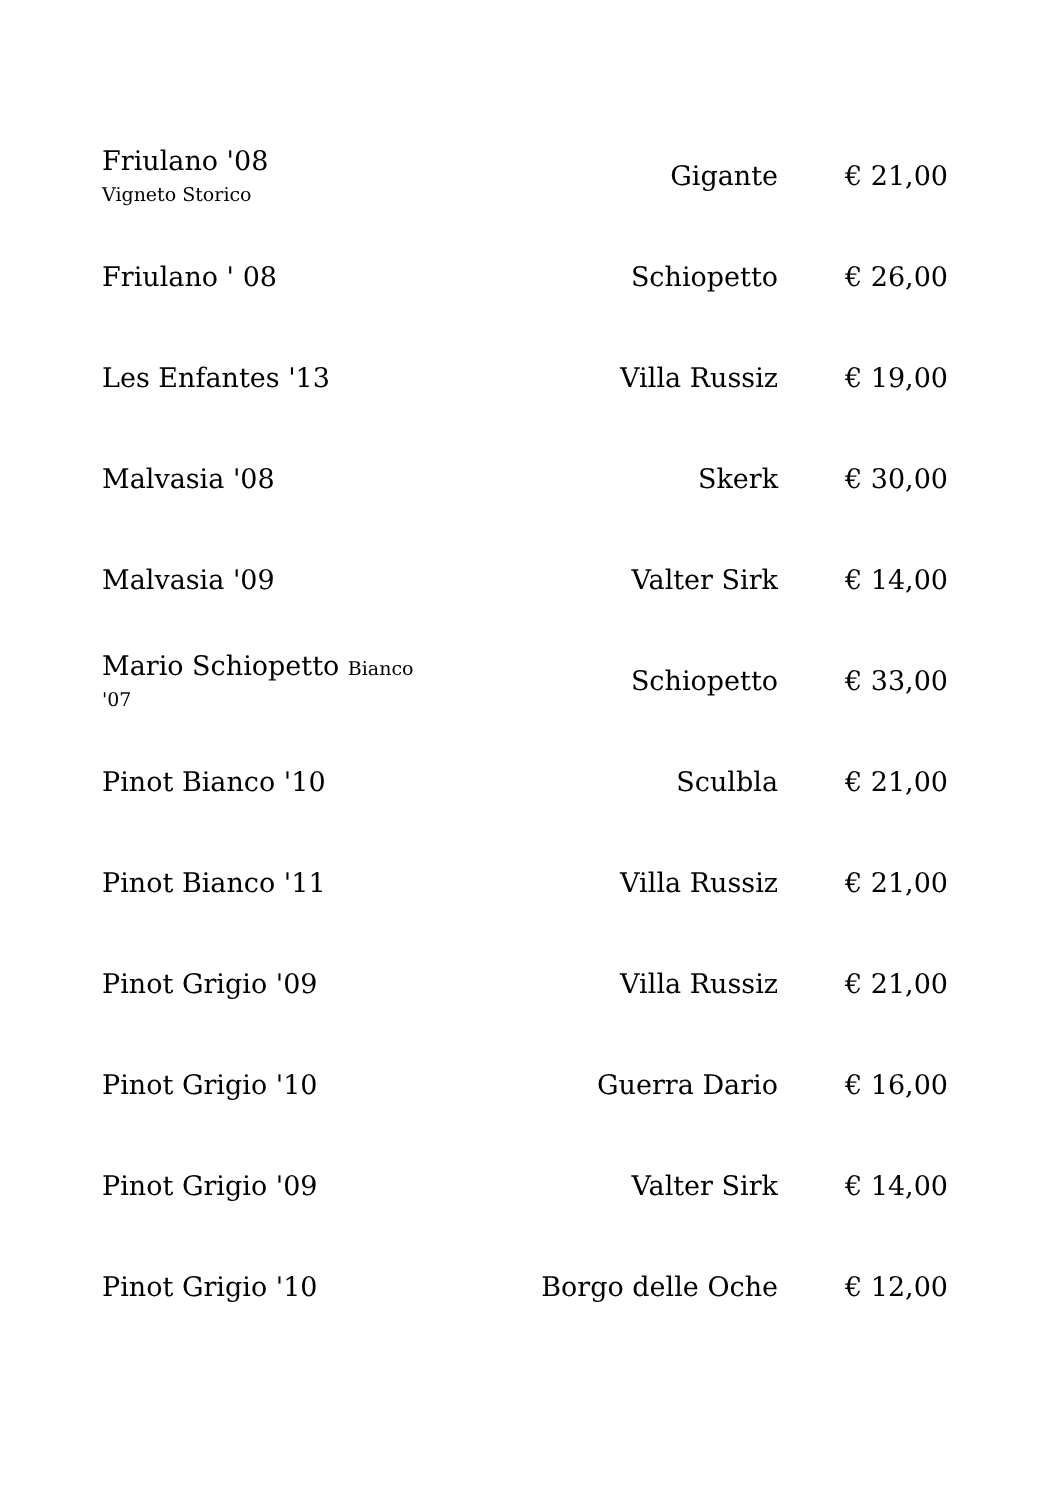| Friulano '08 Vigneto Storico | Gigante | € 21,00 |
| Friulano ' 08 | Schiopetto | € 26,00 |
| Les Enfantes '13 | Villa Russiz | € 19,00 |
| Malvasia '08 | Skerk | € 30,00 |
| Malvasia '09 | Valter Sirk | € 14,00 |
| Mario Schiopetto Bianco '07 | Schiopetto | € 33,00 |
| Pinot Bianco '10 | Sculbla | € 21,00 |
| Pinot Bianco '11 | Villa Russiz | € 21,00 |
| Pinot Grigio '09 | Villa Russiz | € 21,00 |
| Pinot Grigio '10 | Guerra Dario | € 16,00 |
| Pinot Grigio '09 | Valter Sirk | € 14,00 |
| Pinot Grigio '10 | Borgo delle Oche | € 12,00 |